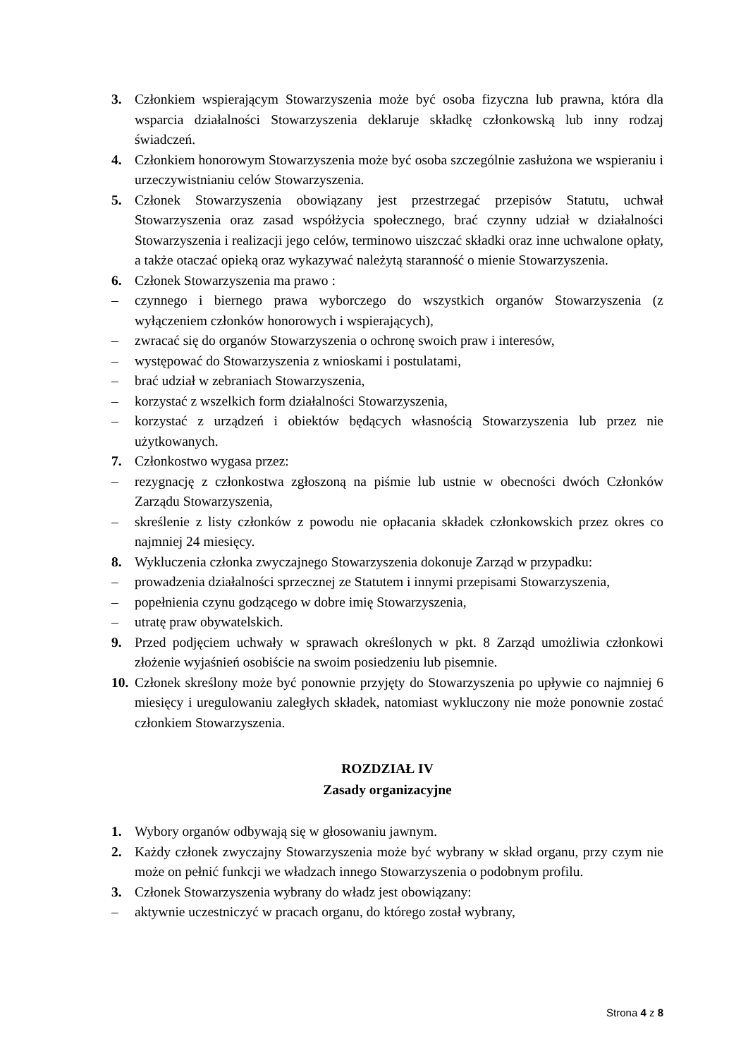3. Członkiem wspierającym Stowarzyszenia może być osoba fizyczna lub prawna, która dla wsparcia działalności Stowarzyszenia deklaruje składkę członkowską lub inny rodzaj świadczeń.
4. Członkiem honorowym Stowarzyszenia może być osoba szczególnie zasłużona we wspieraniu i urzeczywistnianiu celów Stowarzyszenia.
5. Członek Stowarzyszenia obowiązany jest przestrzegać przepisów Statutu, uchwał Stowarzyszenia oraz zasad współżycia społecznego, brać czynny udział w działalności Stowarzyszenia i realizacji jego celów, terminowo uiszczać składki oraz inne uchwalone opłaty, a także otaczać opieką oraz wykazywać należytą staranność o mienie Stowarzyszenia.
6. Członek Stowarzyszenia ma prawo :
– czynnego i biernego prawa wyborczego do wszystkich organów Stowarzyszenia (z wyłączeniem członków honorowych i wspierających),
– zwracać się do organów Stowarzyszenia o ochronę swoich praw i interesów,
– występować do Stowarzyszenia z wnioskami i postulatami,
– brać udział w zebraniach Stowarzyszenia,
– korzystać z wszelkich form działalności Stowarzyszenia,
– korzystać z urządzeń i obiektów będących własnością Stowarzyszenia lub przez nie użytkowanych.
7. Członkostwo wygasa przez:
– rezygnację z członkostwa zgłoszoną na piśmie lub ustnie w obecności dwóch Członków Zarządu Stowarzyszenia,
– skreślenie z listy członków z powodu nie opłacania składek członkowskich przez okres co najmniej 24 miesięcy.
8. Wykluczenia członka zwyczajnego Stowarzyszenia dokonuje Zarząd w przypadku:
– prowadzenia działalności sprzecznej ze Statutem i innymi przepisami Stowarzyszenia,
– popełnienia czynu godzącego w dobre imię Stowarzyszenia,
– utratę praw obywatelskich.
9. Przed podjęciem uchwały w sprawach określonych w pkt. 8 Zarząd umożliwia członkowi złożenie wyjaśnień osobiście na swoim posiedzeniu lub pisemnie.
10. Członek skreślony może być ponownie przyjęty do Stowarzyszenia po upływie co najmniej 6 miesięcy i uregulowaniu zaległych składek, natomiast wykluczony nie może ponownie zostać członkiem Stowarzyszenia.
ROZDZIAŁ IV
Zasady organizacyjne
1. Wybory organów odbywają się w głosowaniu jawnym.
2. Każdy członek zwyczajny Stowarzyszenia może być wybrany w skład organu, przy czym nie może on pełnić funkcji we władzach innego Stowarzyszenia o podobnym profilu.
3. Członek Stowarzyszenia wybrany do władz jest obowiązany:
– aktywnie uczestniczyć w pracach organu, do którego został wybrany,
Strona 4 z 8